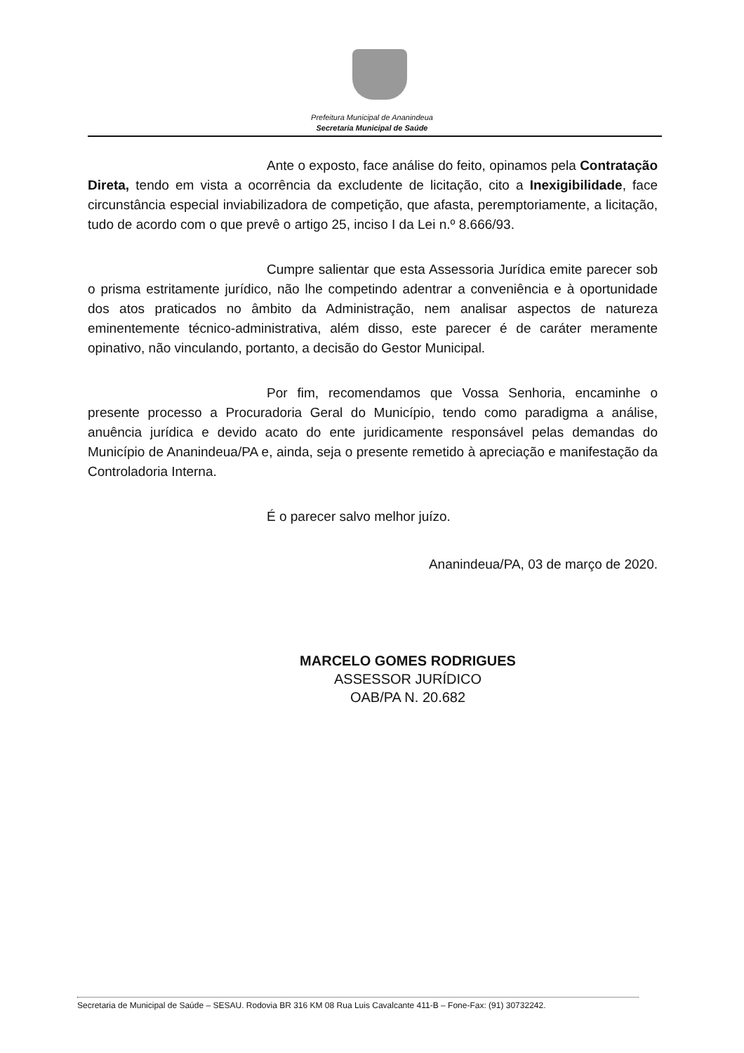Prefeitura Municipal de Ananindeua
Secretaria Municipal de Saúde
Ante o exposto, face análise do feito, opinamos pela Contratação Direta, tendo em vista a ocorrência da excludente de licitação, cito a Inexigibilidade, face circunstância especial inviabilizadora de competição, que afasta, peremptoriamente, a licitação, tudo de acordo com o que prevê o artigo 25, inciso I da Lei n.º 8.666/93.
Cumpre salientar que esta Assessoria Jurídica emite parecer sob o prisma estritamente jurídico, não lhe competindo adentrar a conveniência e à oportunidade dos atos praticados no âmbito da Administração, nem analisar aspectos de natureza eminentemente técnico-administrativa, além disso, este parecer é de caráter meramente opinativo, não vinculando, portanto, a decisão do Gestor Municipal.
Por fim, recomendamos que Vossa Senhoria, encaminhe o presente processo a Procuradoria Geral do Município, tendo como paradigma a análise, anuência jurídica e devido acato do ente juridicamente responsável pelas demandas do Município de Ananindeua/PA e, ainda, seja o presente remetido à apreciação e manifestação da Controladoria Interna.
É o parecer salvo melhor juízo.
Ananindeua/PA, 03 de março de 2020.
MARCELO GOMES RODRIGUES
ASSESSOR JURÍDICO
OAB/PA N. 20.682
Secretaria de Municipal de Saúde – SESAU. Rodovia BR 316 KM 08 Rua Luis Cavalcante 411-B – Fone-Fax: (91) 30732242.